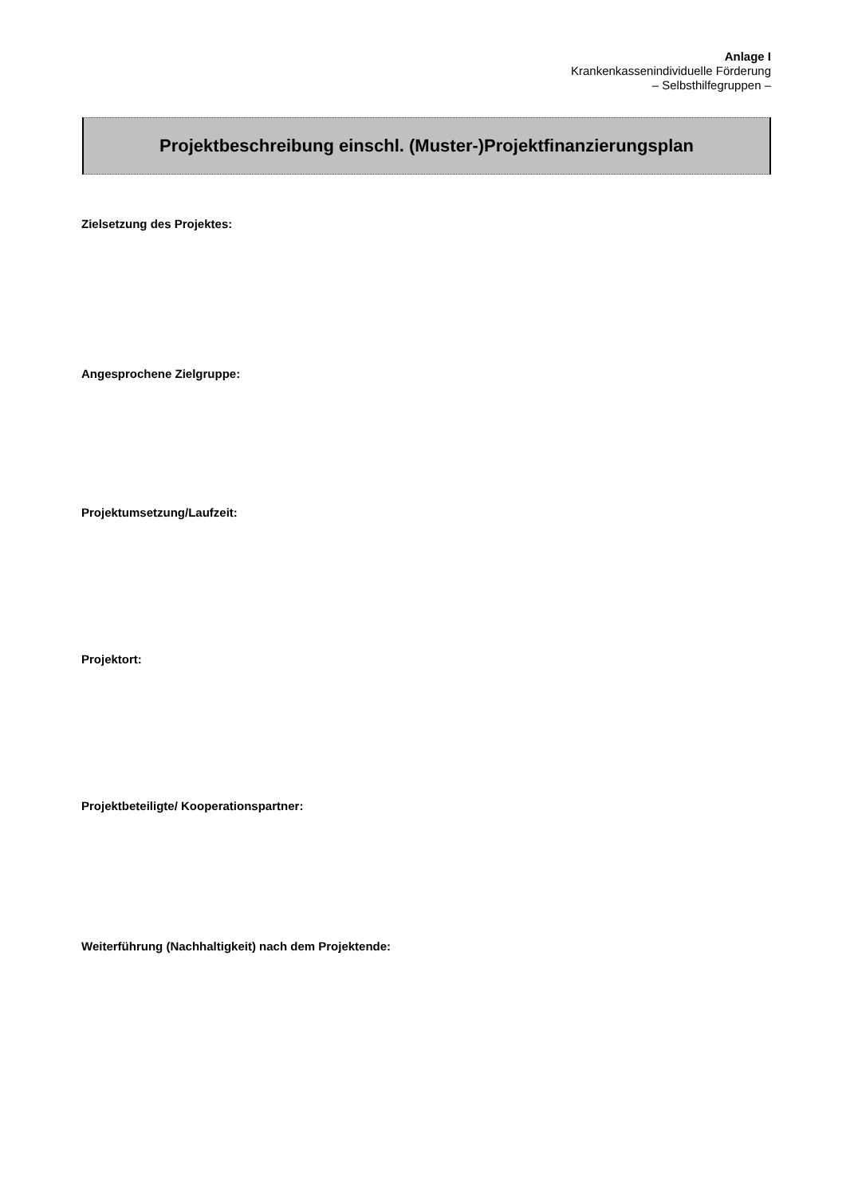Anlage I
Krankenkassenindividuelle Förderung
– Selbsthilfegruppen –
Projektbeschreibung einschl. (Muster-)Projektfinanzierungsplan
Zielsetzung des Projektes:
Angesprochene Zielgruppe:
Projektumsetzung/Laufzeit:
Projektort:
Projektbeteiligte/ Kooperationspartner:
Weiterführung (Nachhaltigkeit) nach dem Projektende: